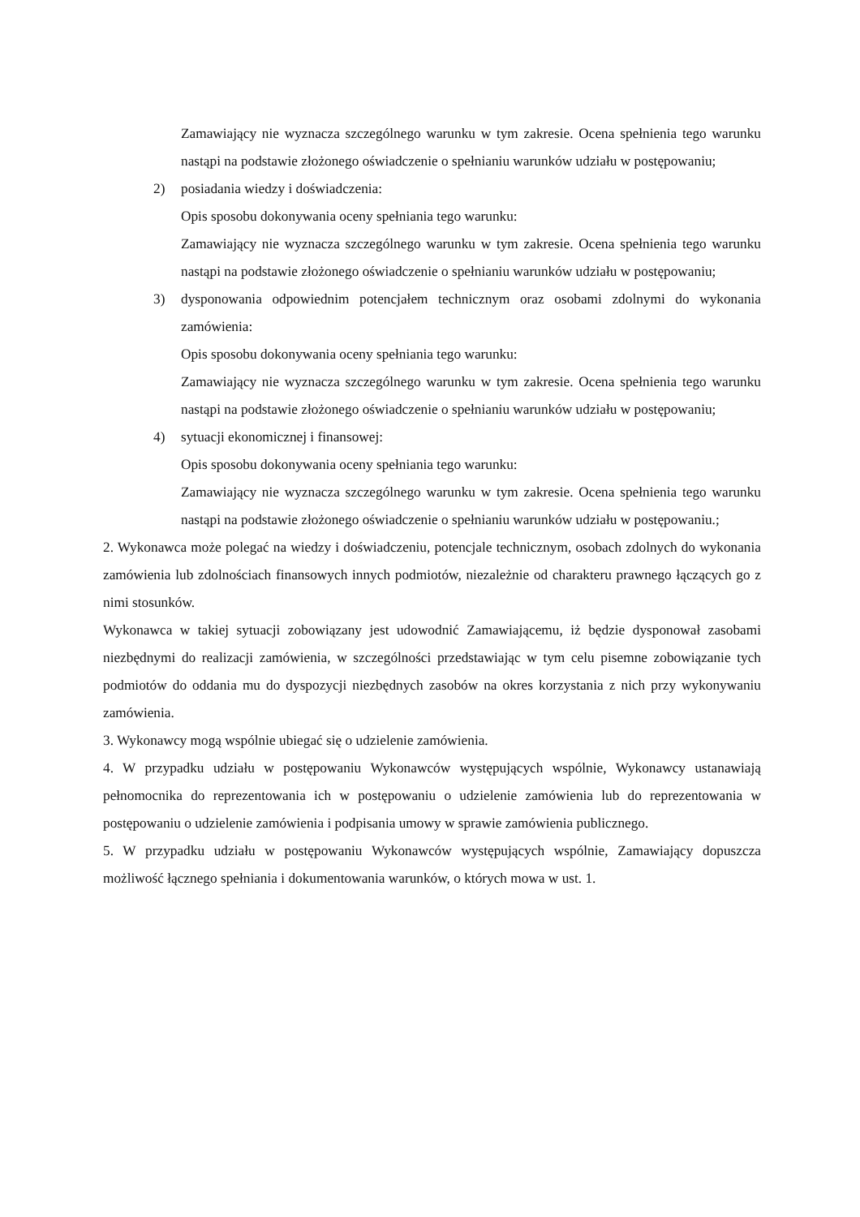Zamawiający nie wyznacza szczególnego warunku w tym zakresie. Ocena spełnienia tego warunku nastąpi na podstawie złożonego oświadczenie o spełnianiu warunków udziału w postępowaniu;
2) posiadania wiedzy i doświadczenia:
Opis sposobu dokonywania oceny spełniania tego warunku:
Zamawiający nie wyznacza szczególnego warunku w tym zakresie. Ocena spełnienia tego warunku nastąpi na podstawie złożonego oświadczenie o spełnianiu warunków udziału w postępowaniu;
3) dysponowania odpowiednim potencjałem technicznym oraz osobami zdolnymi do wykonania zamówienia:
Opis sposobu dokonywania oceny spełniania tego warunku:
Zamawiający nie wyznacza szczególnego warunku w tym zakresie. Ocena spełnienia tego warunku nastąpi na podstawie złożonego oświadczenie o spełnianiu warunków udziału w postępowaniu;
4) sytuacji ekonomicznej i finansowej:
Opis sposobu dokonywania oceny spełniania tego warunku:
Zamawiający nie wyznacza szczególnego warunku w tym zakresie. Ocena spełnienia tego warunku nastąpi na podstawie złożonego oświadczenie o spełnianiu warunków udziału w postępowaniu.;
2. Wykonawca może polegać na wiedzy i doświadczeniu, potencjale technicznym, osobach zdolnych do wykonania zamówienia lub zdolnościach finansowych innych podmiotów, niezależnie od charakteru prawnego łączących go z nimi stosunków.
Wykonawca w takiej sytuacji zobowiązany jest udowodnić Zamawiającemu, iż będzie dysponował zasobami niezbędnymi do realizacji zamówienia, w szczególności przedstawiając w tym celu pisemne zobowiązanie tych podmiotów do oddania mu do dyspozycji niezbędnych zasobów na okres korzystania z nich przy wykonywaniu zamówienia.
3. Wykonawcy mogą wspólnie ubiegać się o udzielenie zamówienia.
4. W przypadku udziału w postępowaniu Wykonawców występujących wspólnie, Wykonawcy ustanawiają pełnomocnika do reprezentowania ich w postępowaniu o udzielenie zamówienia lub do reprezentowania w postępowaniu o udzielenie zamówienia i podpisania umowy w sprawie zamówienia publicznego.
5. W przypadku udziału w postępowaniu Wykonawców występujących wspólnie, Zamawiający dopuszcza możliwość łącznego spełniania i dokumentowania warunków, o których mowa w ust. 1.